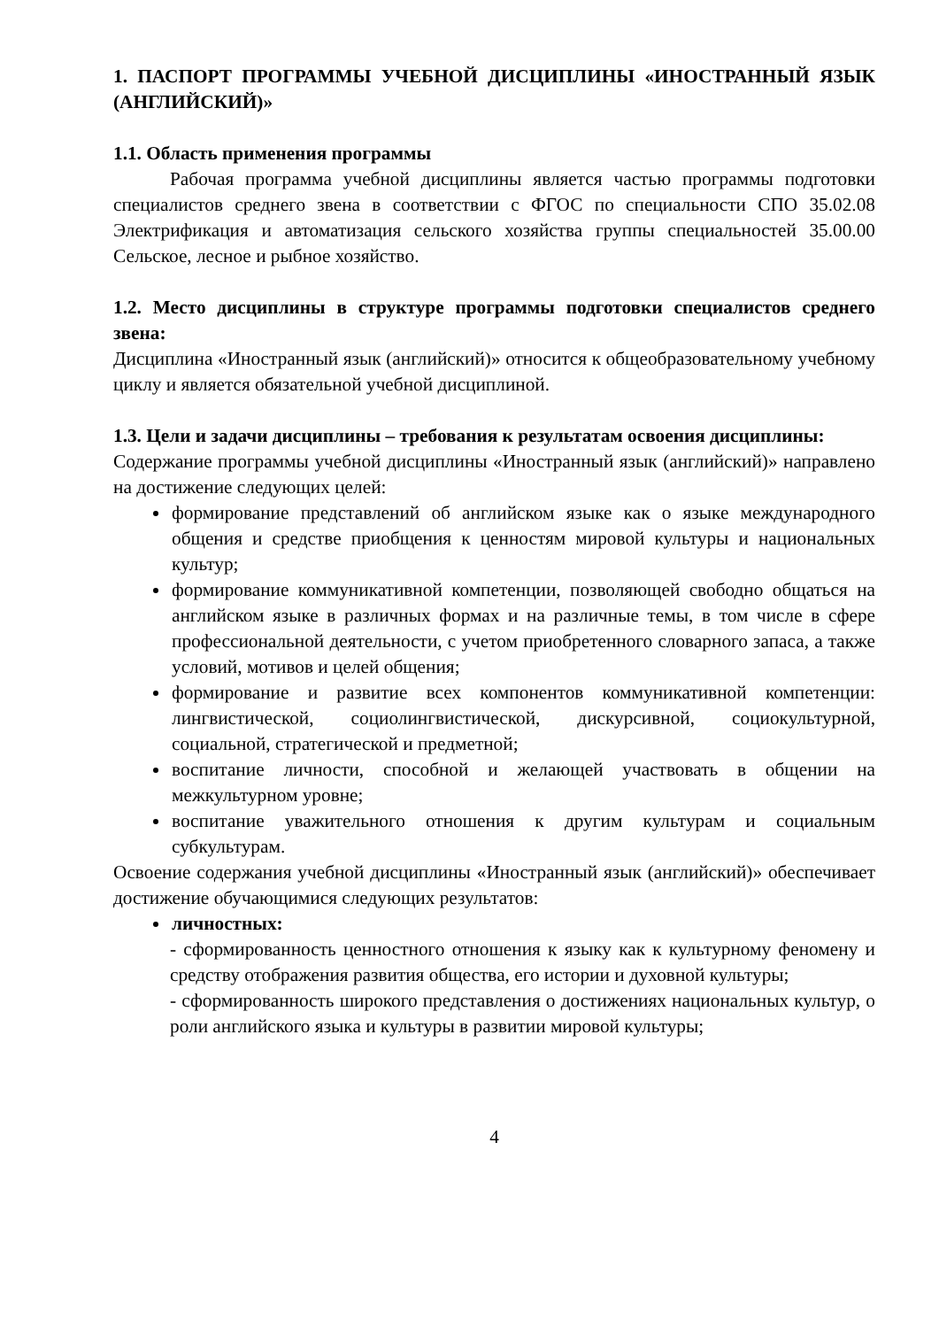1. ПАСПОРТ ПРОГРАММЫ УЧЕБНОЙ ДИСЦИПЛИНЫ «ИНОСТРАННЫЙ ЯЗЫК (АНГЛИЙСКИЙ)»
1.1. Область применения программы
Рабочая программа учебной дисциплины является частью программы подготовки специалистов среднего звена в соответствии с ФГОС по специальности СПО 35.02.08 Электрификация и автоматизация сельского хозяйства группы специальностей 35.00.00 Сельское, лесное и рыбное хозяйство.
1.2. Место дисциплины в структуре программы подготовки специалистов среднего звена:
Дисциплина «Иностранный язык (английский)» относится к общеобразовательному учебному циклу и является обязательной учебной дисциплиной.
1.3. Цели и задачи дисциплины – требования к результатам освоения дисциплины:
Содержание программы учебной дисциплины «Иностранный язык (английский)» направлено на достижение следующих целей:
формирование представлений об английском языке как о языке международного общения и средстве приобщения к ценностям мировой культуры и национальных культур;
формирование коммуникативной компетенции, позволяющей свободно общаться на английском языке в различных формах и на различные темы, в том числе в сфере профессиональной деятельности, с учетом приобретенного словарного запаса, а также условий, мотивов и целей общения;
формирование и развитие всех компонентов коммуникативной компетенции: лингвистической, социолингвистической, дискурсивной, социокультурной, социальной, стратегической и предметной;
воспитание личности, способной и желающей участвовать в общении на межкультурном уровне;
воспитание уважительного отношения к другим культурам и социальным субкультурам.
Освоение содержания учебной дисциплины «Иностранный язык (английский)» обеспечивает достижение обучающимися следующих результатов:
личностных:
- сформированность ценностного отношения к языку как к культурному феномену и средству отображения развития общества, его истории и духовной культуры;
- сформированность широкого представления о достижениях национальных культур, о роли английского языка и культуры в развитии мировой культуры;
4